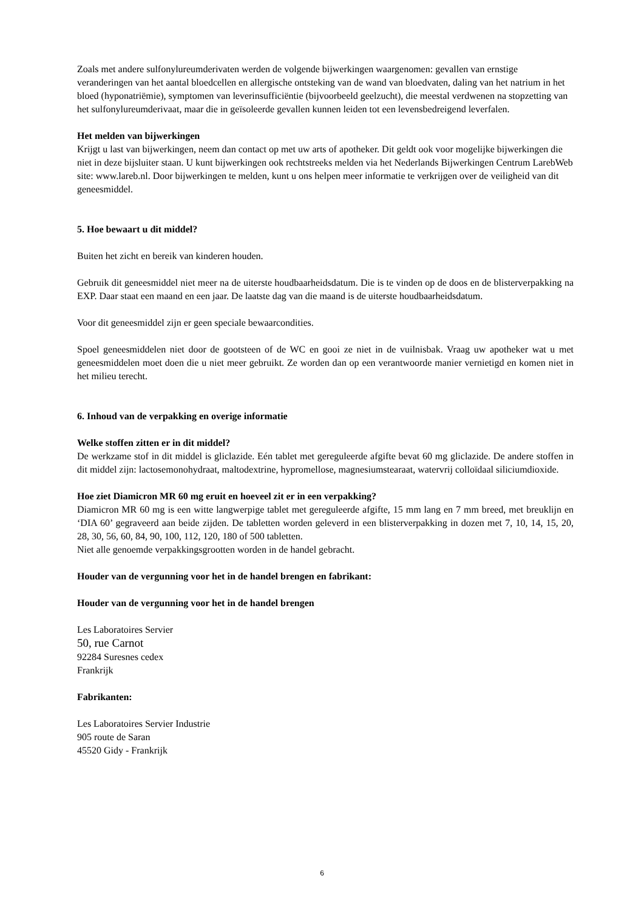Zoals met andere sulfonylureumderivaten werden de volgende bijwerkingen waargenomen: gevallen van ernstige veranderingen van het aantal bloedcellen en allergische ontsteking van de wand van bloedvaten, daling van het natrium in het bloed (hyponatriëmie), symptomen van leverinsufficiëntie (bijvoorbeeld geelzucht), die meestal verdwenen na stopzetting van het sulfonylureumderivaat, maar die in geïsoleerde gevallen kunnen leiden tot een levensbedreigend leverfalen.
Het melden van bijwerkingen
Krijgt u last van bijwerkingen, neem dan contact op met uw arts of apotheker. Dit geldt ook voor mogelijke bijwerkingen die niet in deze bijsluiter staan. U kunt bijwerkingen ook rechtstreeks melden via het Nederlands Bijwerkingen Centrum LarebWeb site: www.lareb.nl. Door bijwerkingen te melden, kunt u ons helpen meer informatie te verkrijgen over de veiligheid van dit geneesmiddel.
5. Hoe bewaart u dit middel?
Buiten het zicht en bereik van kinderen houden.
Gebruik dit geneesmiddel niet meer na de uiterste houdbaarheidsdatum. Die is te vinden op de doos en de blisterverpakking na EXP. Daar staat een maand en een jaar. De laatste dag van die maand is de uiterste houdbaarheidsdatum.
Voor dit geneesmiddel zijn er geen speciale bewaarcondities.
Spoel geneesmiddelen niet door de gootsteen of de WC en gooi ze niet in de vuilnisbak. Vraag uw apotheker wat u met geneesmiddelen moet doen die u niet meer gebruikt. Ze worden dan op een verantwoorde manier vernietigd en komen niet in het milieu terecht.
6. Inhoud van de verpakking en overige informatie
Welke stoffen zitten er in dit middel?
De werkzame stof in dit middel is gliclazide. Eén tablet met gereguleerde afgifte bevat 60 mg gliclazide. De andere stoffen in dit middel zijn: lactosemonohydraat, maltodextrine, hypromellose, magnesiumstearaat, watervrij colloïdaal siliciumdioxide.
Hoe ziet Diamicron MR 60 mg eruit en hoeveel zit er in een verpakking?
Diamicron MR 60 mg is een witte langwerpige tablet met gereguleerde afgifte, 15 mm lang en 7 mm breed, met breuklijn en ‘DIA 60’ gegraveerd aan beide zijden. De tabletten worden geleverd in een blisterverpakking in dozen met 7, 10, 14, 15, 20, 28, 30, 56, 60, 84, 90, 100, 112, 120, 180 of 500 tabletten.
Niet alle genoemde verpakkingsgrootten worden in de handel gebracht.
Houder van de vergunning voor het in de handel brengen en fabrikant:
Houder van de vergunning voor het in de handel brengen
Les Laboratoires Servier
50, rue Carnot
92284 Suresnes cedex
Frankrijk
Fabrikanten:
Les Laboratoires Servier Industrie
905 route de Saran
45520 Gidy - Frankrijk
6